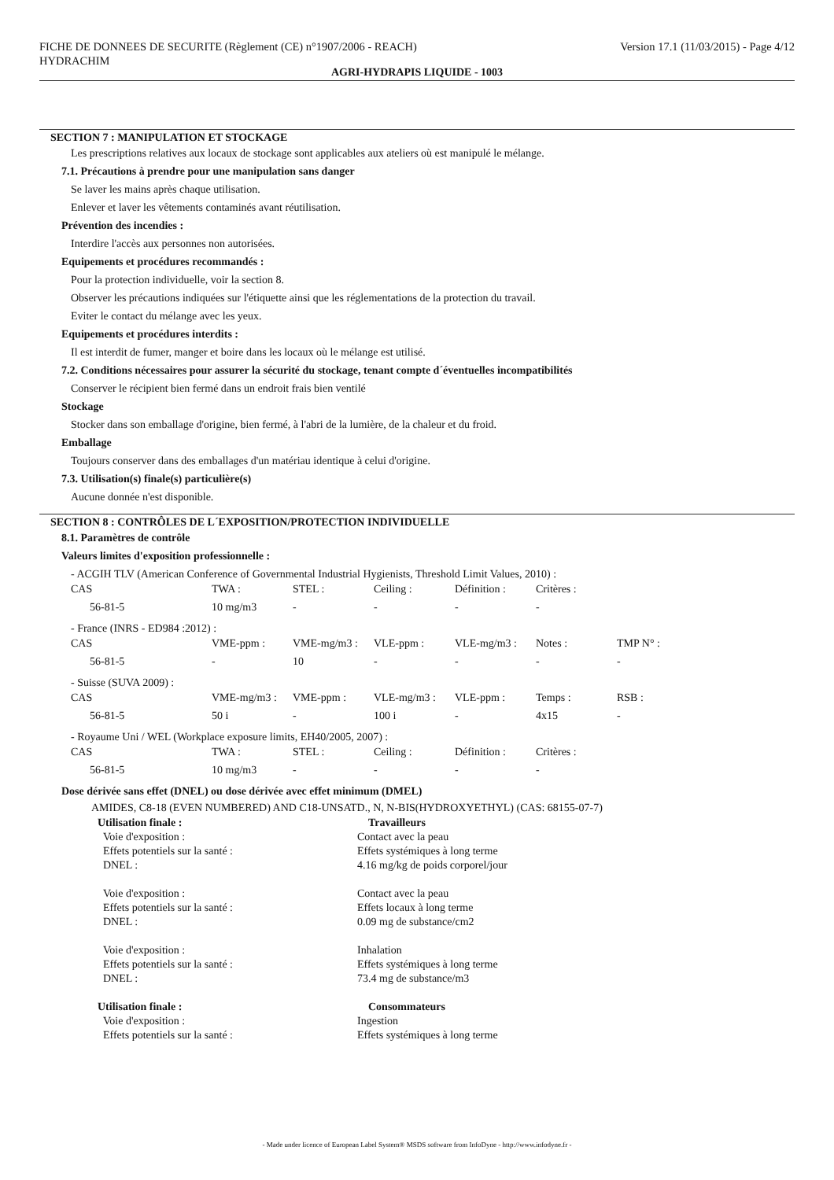FICHE DE DONNEES DE SECURITE (Règlement (CE) n°1907/2006 - REACH) Version 17.1 (11/03/2015) - Page 4/12
HYDRACHIM
AGRI-HYDRAPIS LIQUIDE - 1003
SECTION 7 : MANIPULATION ET STOCKAGE
Les prescriptions relatives aux locaux de stockage sont applicables aux ateliers où est manipulé le mélange.
7.1. Précautions à prendre pour une manipulation sans danger
Se laver les mains après chaque utilisation.
Enlever et laver les vêtements contaminés avant réutilisation.
Prévention des incendies :
Interdire l'accès aux personnes non autorisées.
Equipements et procédures recommandés :
Pour la protection individuelle, voir la section 8.
Observer les précautions indiquées sur l'étiquette ainsi que les réglementations de la protection du travail.
Eviter le contact du mélange avec les yeux.
Equipements et procédures interdits :
Il est interdit de fumer, manger et boire dans les locaux où le mélange est utilisé.
7.2. Conditions nécessaires pour assurer la sécurité du stockage, tenant compte d´éventuelles incompatibilités
Conserver le récipient bien fermé dans un endroit frais bien ventilé
Stockage
Stocker dans son emballage d'origine, bien fermé, à l'abri de la lumière, de la chaleur et du froid.
Emballage
Toujours conserver dans des emballages d'un matériau identique à celui d'origine.
7.3. Utilisation(s) finale(s) particulière(s)
Aucune donnée n'est disponible.
SECTION 8 : CONTRÔLES DE L´EXPOSITION/PROTECTION INDIVIDUELLE
8.1. Paramètres de contrôle
Valeurs limites d'exposition professionnelle :
- ACGIH TLV (American Conference of Governmental Industrial Hygienists, Threshold Limit Values, 2010) :
| CAS | TWA : | STEL : | Ceiling : | Définition : | Critères : |
| 56-81-5 | 10 mg/m3 | - | - | - | - |
- France (INRS - ED984 :2012) :
| CAS | VME-ppm : | VME-mg/m3 : | VLE-ppm : | VLE-mg/m3 : | Notes : | TMP N° : |
| 56-81-5 | - | 10 | - | - | - | - |
- Suisse (SUVA 2009) :
| CAS | VME-mg/m3 : | VME-ppm : | VLE-mg/m3 : | VLE-ppm : | Temps : | RSB : |
| 56-81-5 | 50 i | - | 100 i | - | 4x15 | - |
- Royaume Uni / WEL (Workplace exposure limits, EH40/2005, 2007) :
| CAS | TWA : | STEL : | Ceiling : | Définition : | Critères : |
| 56-81-5 | 10 mg/m3 | - | - | - | - |
Dose dérivée sans effet (DNEL) ou dose dérivée avec effet minimum (DMEL)
AMIDES, C8-18 (EVEN NUMBERED) AND C18-UNSATD., N, N-BIS(HYDROXYETHYL) (CAS: 68155-07-7)
| Utilisation finale : | Travailleurs |
| Voie d'exposition : | Contact avec la peau |
| Effets potentiels sur la santé : | Effets systémiques à long terme |
| DNEL : | 4.16 mg/kg de poids corporel/jour |
| Voie d'exposition : | Contact avec la peau |
| Effets potentiels sur la santé : | Effets locaux à long terme |
| DNEL : | 0.09 mg de substance/cm2 |
| Voie d'exposition : | Inhalation |
| Effets potentiels sur la santé : | Effets systémiques à long terme |
| DNEL : | 73.4 mg de substance/m3 |
| Utilisation finale : | Consommateurs |
| Voie d'exposition : | Ingestion |
| Effets potentiels sur la santé : | Effets systémiques à long terme |
- Made under licence of European Label System® MSDS software from InfoDyne - http://www.infodyne.fr -